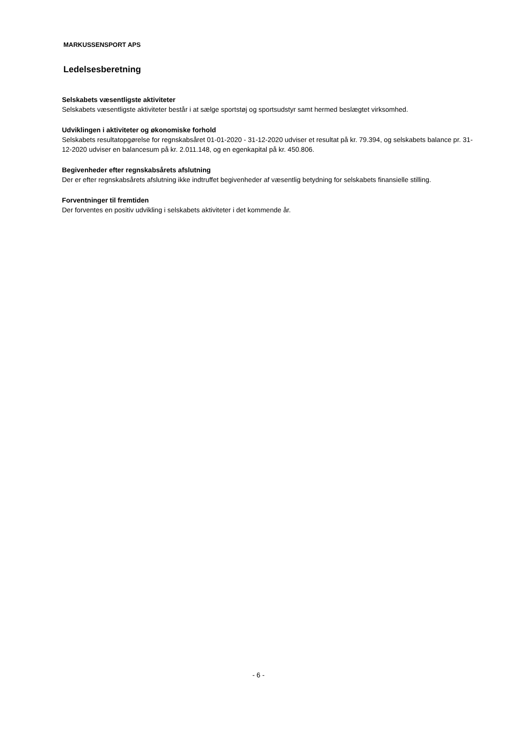MARKUSSENSPORT APS
Ledelsesberetning
Selskabets væsentligste aktiviteter
Selskabets væsentligste aktiviteter består i at sælge sportstøj og sportsudstyr samt hermed beslægtet virksomhed.
Udviklingen i aktiviteter og økonomiske forhold
Selskabets resultatopgørelse for regnskabsåret 01-01-2020 - 31-12-2020 udviser et resultat på kr. 79.394, og selskabets balance pr. 31-12-2020 udviser en balancesum på kr. 2.011.148, og en egenkapital på kr. 450.806.
Begivenheder efter regnskabsårets afslutning
Der er efter regnskabsårets afslutning ikke indtruffet begivenheder af væsentlig betydning for selskabets finansielle stilling.
Forventninger til fremtiden
Der forventes en positiv udvikling i selskabets aktiviteter i det kommende år.
- 6 -